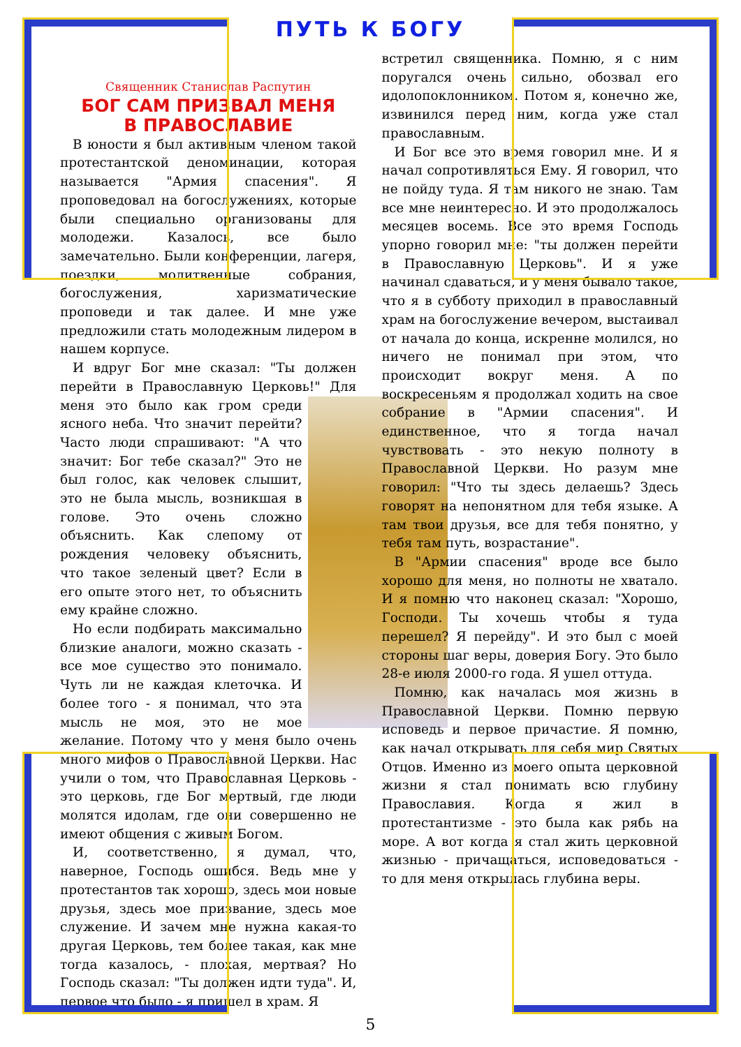ПУТЬ К БОГУ
Священник Станислав Распутин
БОГ САМ ПРИЗВАЛ МЕНЯ
В ПРАВОСЛАВИЕ
В юности я был активным членом такой протестантской деноминации, которая называется "Армия спасения". Я проповедовал на богослужениях, которые были специально организованы для молодежи. Казалось, все было замечательно. Были конференции, лагеря, поездки, молитвенные собрания, богослужения, харизматические проповеди и так далее. И мне уже предложили стать молодежным лидером в нашем корпусе.
И вдруг Бог мне сказал: "Ты должен перейти в Православную Церковь!" Для меня это было как гром среди ясного неба. Что значит перейти? Часто люди спрашивают: "А что значит: Бог тебе сказал?" Это не был голос, как человек слышит, это не была мысль, возникшая в голове. Это очень сложно объяснить. Как слепому от рождения человеку объяснить, что такое зеленый цвет? Если в его опыте этого нет, то объяснить ему крайне сложно.
Но если подбирать максимально близкие аналоги, можно сказать - все мое существо это понимало. Чуть ли не каждая клеточка. И более того - я понимал, что эта мысль не моя, это не мое желание. Потому что у меня было очень много мифов о Православной Церкви. Нас учили о том, что Православная Церковь - это церковь, где Бог мертвый, где люди молятся идолам, где они совершенно не имеют общения с живым Богом.
И, соответственно, я думал, что, наверное, Господь ошибся. Ведь мне у протестантов так хорошо, здесь мои новые друзья, здесь мое призвание, здесь мое служение. И зачем мне нужна какая-то другая Церковь, тем более такая, как мне тогда казалось, - плохая, мертвая? Но Господь сказал: "Ты должен идти туда". И, первое что было - я пришел в храм. Я
встретил священника. Помню, я с ним поругался очень сильно, обозвал его идолопоклонником. Потом я, конечно же, извинился перед ним, когда уже стал православным.
И Бог все это время говорил мне. И я начал сопротивляться Ему. Я говорил, что не пойду туда. Я там никого не знаю. Там все мне неинтересно. И это продолжалось месяцев восемь. Все это время Господь упорно говорил мне: "ты должен перейти в Православную Церковь". И я уже начинал сдаваться, и у меня бывало такое, что я в субботу приходил в православный храм на богослужение вечером, выстаивал от начала до конца, искренне молился, но ничего не понимал при этом, что происходит вокруг меня. А по воскресеньям я продолжал ходить на свое собрание в "Армии спасения". И единственное, что я тогда начал чувствовать - это некую полноту в Православной Церкви. Но разум мне говорил: "Что ты здесь делаешь? Здесь говорят на непонятном для тебя языке. А там твои друзья, все для тебя понятно, у тебя там путь, возрастание".
В "Армии спасения" вроде все было хорошо для меня, но полноты не хватало. И я помню что наконец сказал: "Хорошо, Господи. Ты хочешь чтобы я туда перешел? Я перейду". И это был с моей стороны шаг веры, доверия Богу. Это было 28-е июля 2000-го года. Я ушел оттуда.
Помню, как началась моя жизнь в Православной Церкви. Помню первую исповедь и первое причастие. Я помню, как начал открывать для себя мир Святых Отцов. Именно из моего опыта церковной жизни я стал понимать всю глубину Православия. Когда я жил в протестантизме - это была как рябь на море. А вот когда я стал жить церковной жизнью - причащаться, исповедоваться - то для меня открылась глубина веры.
5